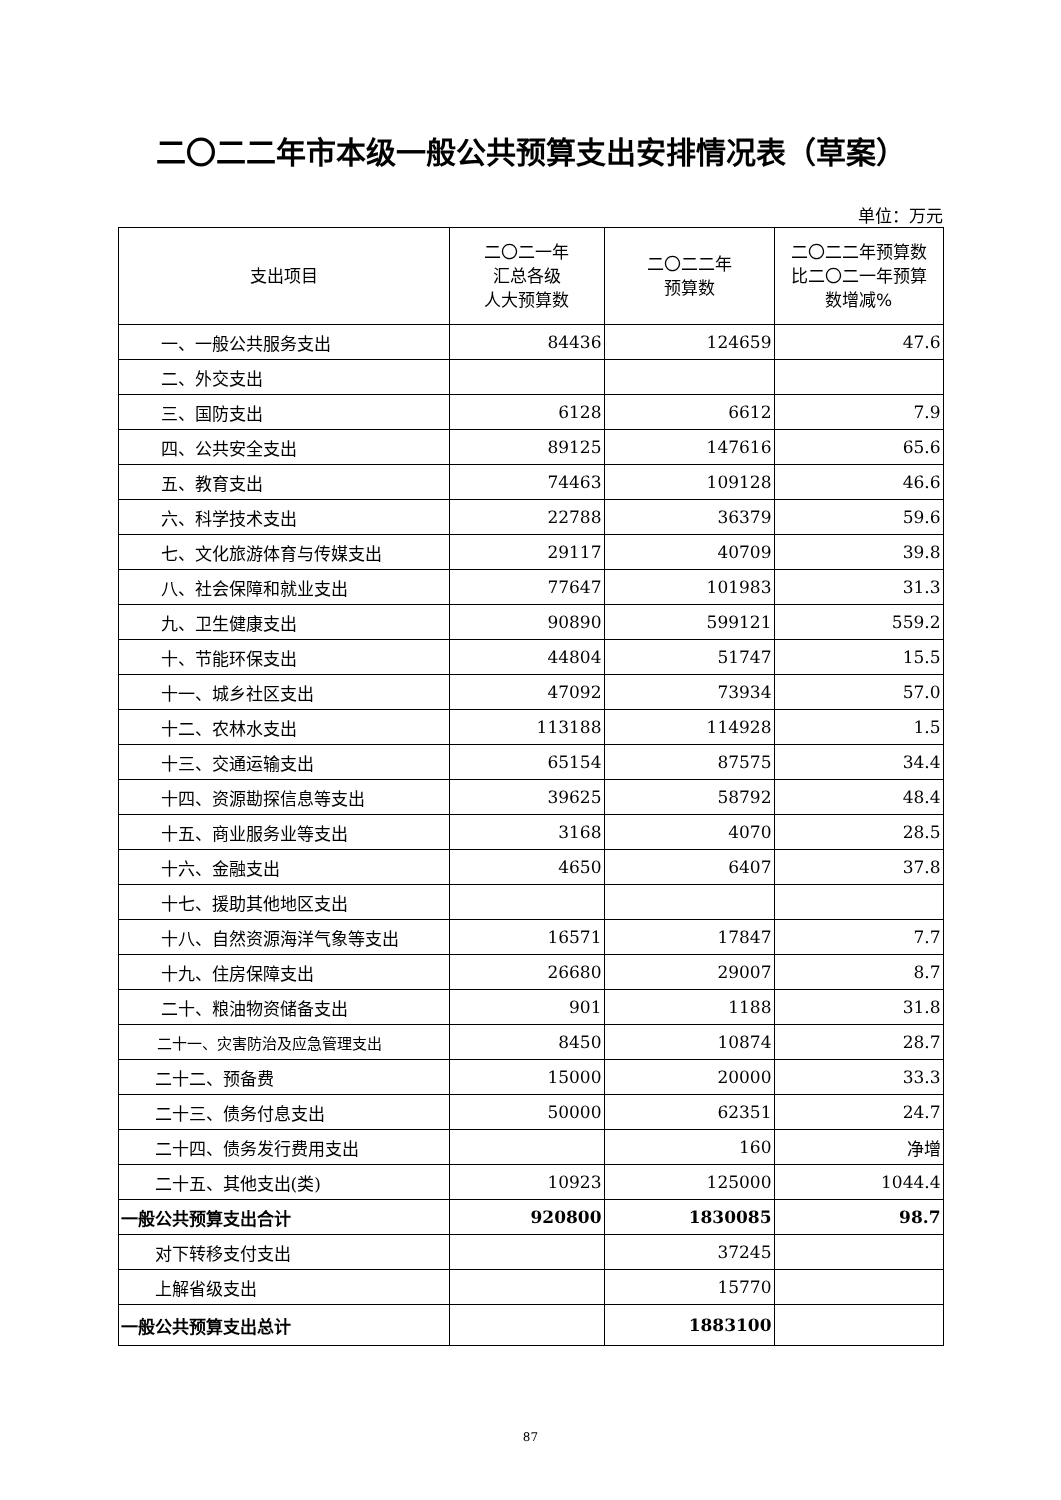二〇二二年市本级一般公共预算支出安排情况表（草案）
单位：万元
| 支出项目 | 二〇二一年 汇总各级 人大预算数 | 二〇二二年 预算数 | 二〇二二年预算数 比二〇二一年预算 数增减% |
| --- | --- | --- | --- |
| 一、一般公共服务支出 | 84436 | 124659 | 47.6 |
| 二、外交支出 | | | |
| 三、国防支出 | 6128 | 6612 | 7.9 |
| 四、公共安全支出 | 89125 | 147616 | 65.6 |
| 五、教育支出 | 74463 | 109128 | 46.6 |
| 六、科学技术支出 | 22788 | 36379 | 59.6 |
| 七、文化旅游体育与传媒支出 | 29117 | 40709 | 39.8 |
| 八、社会保障和就业支出 | 77647 | 101983 | 31.3 |
| 九、卫生健康支出 | 90890 | 599121 | 559.2 |
| 十、节能环保支出 | 44804 | 51747 | 15.5 |
| 十一、城乡社区支出 | 47092 | 73934 | 57.0 |
| 十二、农林水支出 | 113188 | 114928 | 1.5 |
| 十三、交通运输支出 | 65154 | 87575 | 34.4 |
| 十四、资源勘探信息等支出 | 39625 | 58792 | 48.4 |
| 十五、商业服务业等支出 | 3168 | 4070 | 28.5 |
| 十六、金融支出 | 4650 | 6407 | 37.8 |
| 十七、援助其他地区支出 | | | |
| 十八、自然资源海洋气象等支出 | 16571 | 17847 | 7.7 |
| 十九、住房保障支出 | 26680 | 29007 | 8.7 |
| 二十、粮油物资储备支出 | 901 | 1188 | 31.8 |
| 二十一、灾害防治及应急管理支出 | 8450 | 10874 | 28.7 |
| 二十二、预备费 | 15000 | 20000 | 33.3 |
| 二十三、债务付息支出 | 50000 | 62351 | 24.7 |
| 二十四、债务发行费用支出 | | 160 | 净增 |
| 二十五、其他支出(类) | 10923 | 125000 | 1044.4 |
| 一般公共预算支出合计 | 920800 | 1830085 | 98.7 |
| 对下转移支付支出 | | 37245 | |
| 上解省级支出 | | 15770 | |
| 一般公共预算支出总计 | | 1883100 | |
87